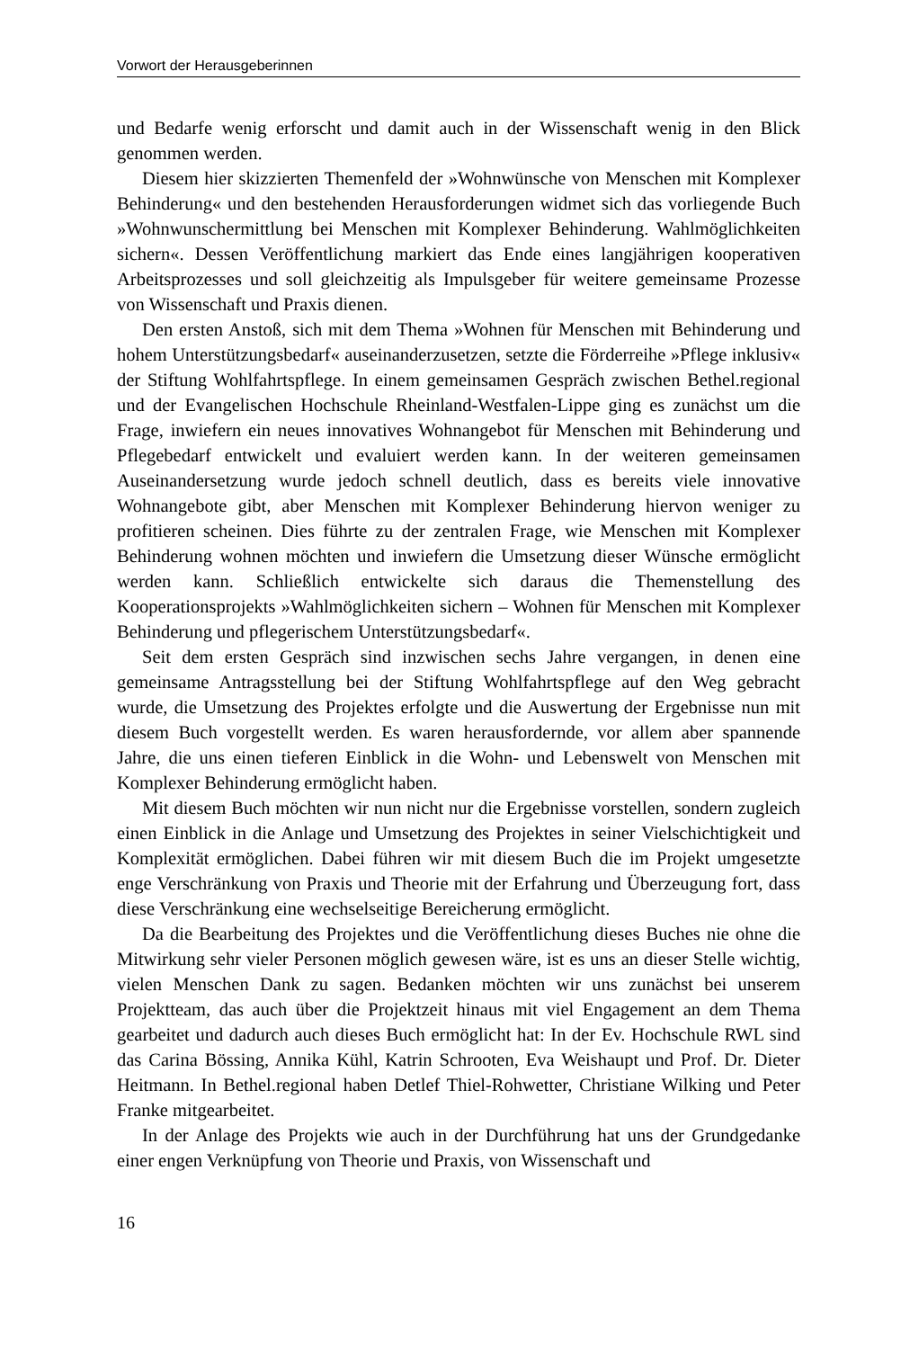Vorwort der Herausgeberinnen
und Bedarfe wenig erforscht und damit auch in der Wissenschaft wenig in den Blick genommen werden.
Diesem hier skizzierten Themenfeld der »Wohnwünsche von Menschen mit Komplexer Behinderung« und den bestehenden Herausforderungen widmet sich das vorliegende Buch »Wohnwunschermittlung bei Menschen mit Komplexer Behinderung. Wahlmöglichkeiten sichern«. Dessen Veröffentlichung markiert das Ende eines langjährigen kooperativen Arbeitsprozesses und soll gleichzeitig als Impulsgeber für weitere gemeinsame Prozesse von Wissenschaft und Praxis dienen.
Den ersten Anstoß, sich mit dem Thema »Wohnen für Menschen mit Behinderung und hohem Unterstützungsbedarf« auseinanderzusetzen, setzte die Förderreihe »Pflege inklusiv« der Stiftung Wohlfahrtspflege. In einem gemeinsamen Gespräch zwischen Bethel.regional und der Evangelischen Hochschule Rheinland-Westfalen-Lippe ging es zunächst um die Frage, inwiefern ein neues innovatives Wohnangebot für Menschen mit Behinderung und Pflegebedarf entwickelt und evaluiert werden kann. In der weiteren gemeinsamen Auseinandersetzung wurde jedoch schnell deutlich, dass es bereits viele innovative Wohnangebote gibt, aber Menschen mit Komplexer Behinderung hiervon weniger zu profitieren scheinen. Dies führte zu der zentralen Frage, wie Menschen mit Komplexer Behinderung wohnen möchten und inwiefern die Umsetzung dieser Wünsche ermöglicht werden kann. Schließlich entwickelte sich daraus die Themenstellung des Kooperationsprojekts »Wahlmöglichkeiten sichern – Wohnen für Menschen mit Komplexer Behinderung und pflegerischem Unterstützungsbedarf«.
Seit dem ersten Gespräch sind inzwischen sechs Jahre vergangen, in denen eine gemeinsame Antragsstellung bei der Stiftung Wohlfahrtspflege auf den Weg gebracht wurde, die Umsetzung des Projektes erfolgte und die Auswertung der Ergebnisse nun mit diesem Buch vorgestellt werden. Es waren herausfordernde, vor allem aber spannende Jahre, die uns einen tieferen Einblick in die Wohn- und Lebenswelt von Menschen mit Komplexer Behinderung ermöglicht haben.
Mit diesem Buch möchten wir nun nicht nur die Ergebnisse vorstellen, sondern zugleich einen Einblick in die Anlage und Umsetzung des Projektes in seiner Vielschichtigkeit und Komplexität ermöglichen. Dabei führen wir mit diesem Buch die im Projekt umgesetzte enge Verschränkung von Praxis und Theorie mit der Erfahrung und Überzeugung fort, dass diese Verschränkung eine wechselseitige Bereicherung ermöglicht.
Da die Bearbeitung des Projektes und die Veröffentlichung dieses Buches nie ohne die Mitwirkung sehr vieler Personen möglich gewesen wäre, ist es uns an dieser Stelle wichtig, vielen Menschen Dank zu sagen. Bedanken möchten wir uns zunächst bei unserem Projektteam, das auch über die Projektzeit hinaus mit viel Engagement an dem Thema gearbeitet und dadurch auch dieses Buch ermöglicht hat: In der Ev. Hochschule RWL sind das Carina Bössing, Annika Kühl, Katrin Schrooten, Eva Weishaupt und Prof. Dr. Dieter Heitmann. In Bethel.regional haben Detlef Thiel-Rohwetter, Christiane Wilking und Peter Franke mitgearbeitet.
In der Anlage des Projekts wie auch in der Durchführung hat uns der Grundgedanke einer engen Verknüpfung von Theorie und Praxis, von Wissenschaft und
16